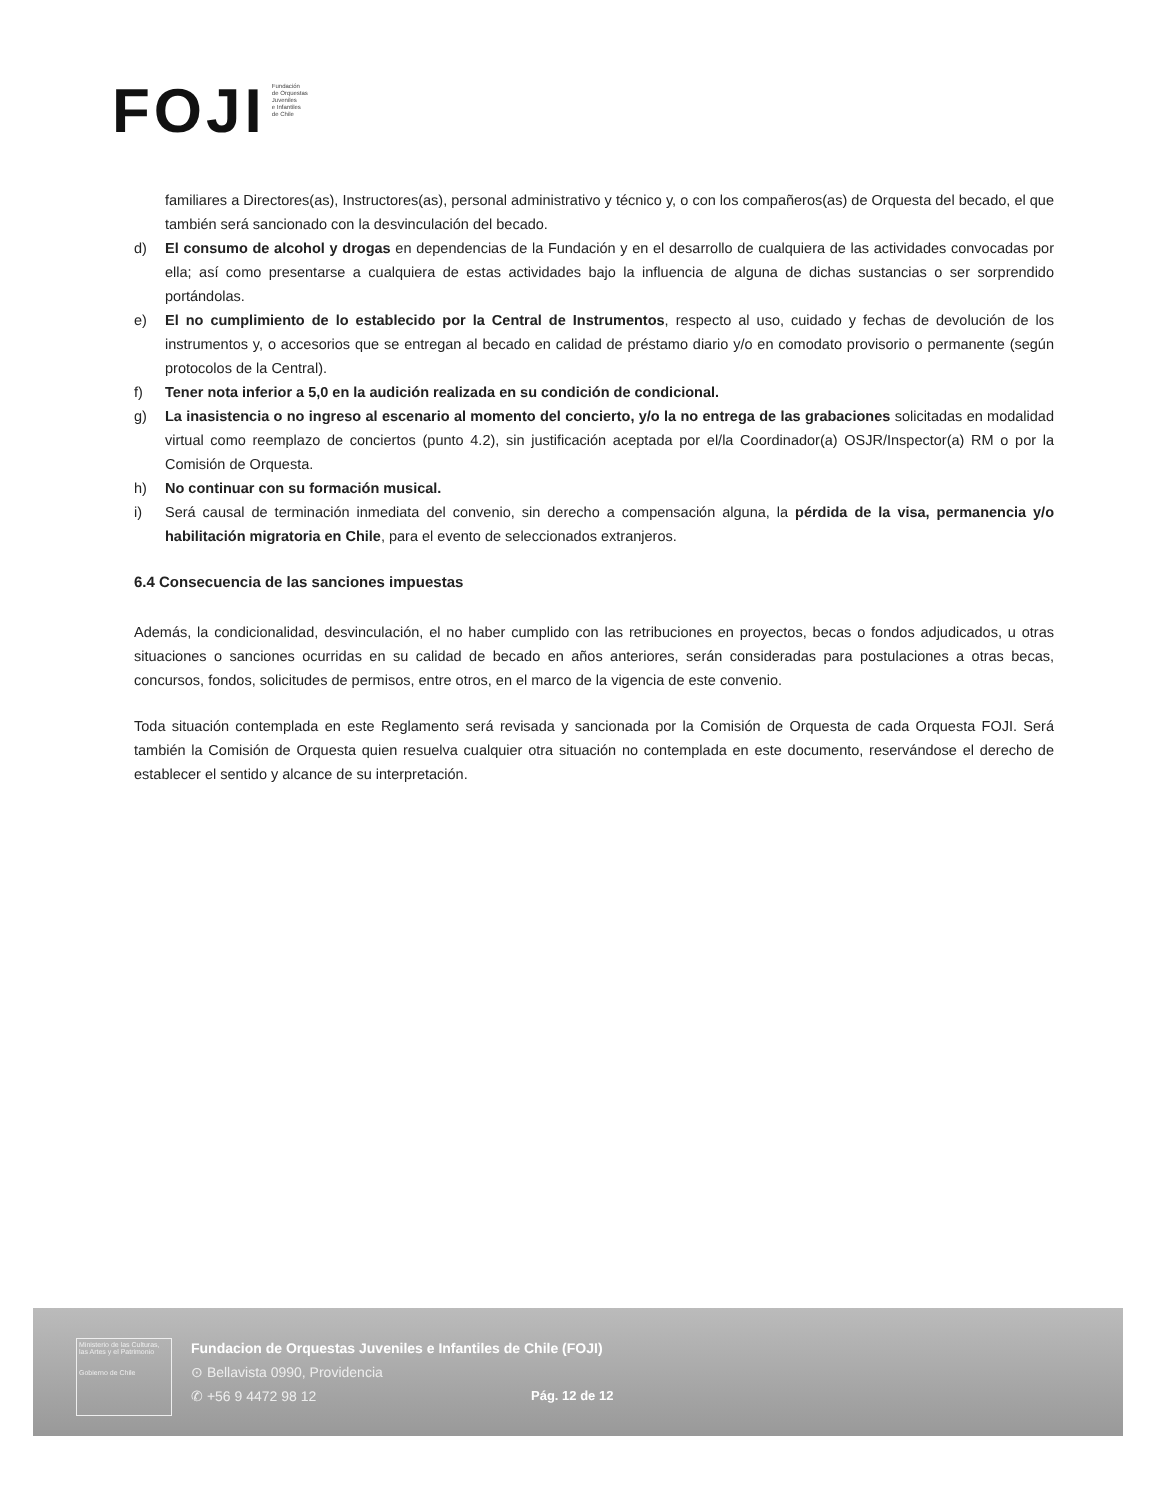FOJI
Fundación
de Orquestas
Juveniles
e Infantiles
de Chile
familiares a Directores(as), Instructores(as), personal administrativo y técnico y, o con los compañeros(as) de Orquesta del becado, el que también será sancionado con la desvinculación del becado.
d) El consumo de alcohol y drogas en dependencias de la Fundación y en el desarrollo de cualquiera de las actividades convocadas por ella; así como presentarse a cualquiera de estas actividades bajo la influencia de alguna de dichas sustancias o ser sorprendido portándolas.
e) El no cumplimiento de lo establecido por la Central de Instrumentos, respecto al uso, cuidado y fechas de devolución de los instrumentos y, o accesorios que se entregan al becado en calidad de préstamo diario y/o en comodato provisorio o permanente (según protocolos de la Central).
f) Tener nota inferior a 5,0 en la audición realizada en su condición de condicional.
g) La inasistencia o no ingreso al escenario al momento del concierto, y/o la no entrega de las grabaciones solicitadas en modalidad virtual como reemplazo de conciertos (punto 4.2), sin justificación aceptada por el/la Coordinador(a) OSJR/Inspector(a) RM o por la Comisión de Orquesta.
h) No continuar con su formación musical.
i) Será causal de terminación inmediata del convenio, sin derecho a compensación alguna, la pérdida de la visa, permanencia y/o habilitación migratoria en Chile, para el evento de seleccionados extranjeros.
6.4 Consecuencia de las sanciones impuestas
Además, la condicionalidad, desvinculación, el no haber cumplido con las retribuciones en proyectos, becas o fondos adjudicados, u otras situaciones o sanciones ocurridas en su calidad de becado en años anteriores, serán consideradas para postulaciones a otras becas, concursos, fondos, solicitudes de permisos, entre otros, en el marco de la vigencia de este convenio.
Toda situación contemplada en este Reglamento será revisada y sancionada por la Comisión de Orquesta de cada Orquesta FOJI. Será también la Comisión de Orquesta quien resuelva cualquier otra situación no contemplada en este documento, reservándose el derecho de establecer el sentido y alcance de su interpretación.
Ministerio de las Culturas, las Artes y el Patrimonio
Gobierno de Chile
Fundacion de Orquestas Juveniles e Infantiles de Chile (FOJI)
⊙ Bellavista 0990, Providencia
✆ +56 9 4472 98 12
Pág. 12 de 12